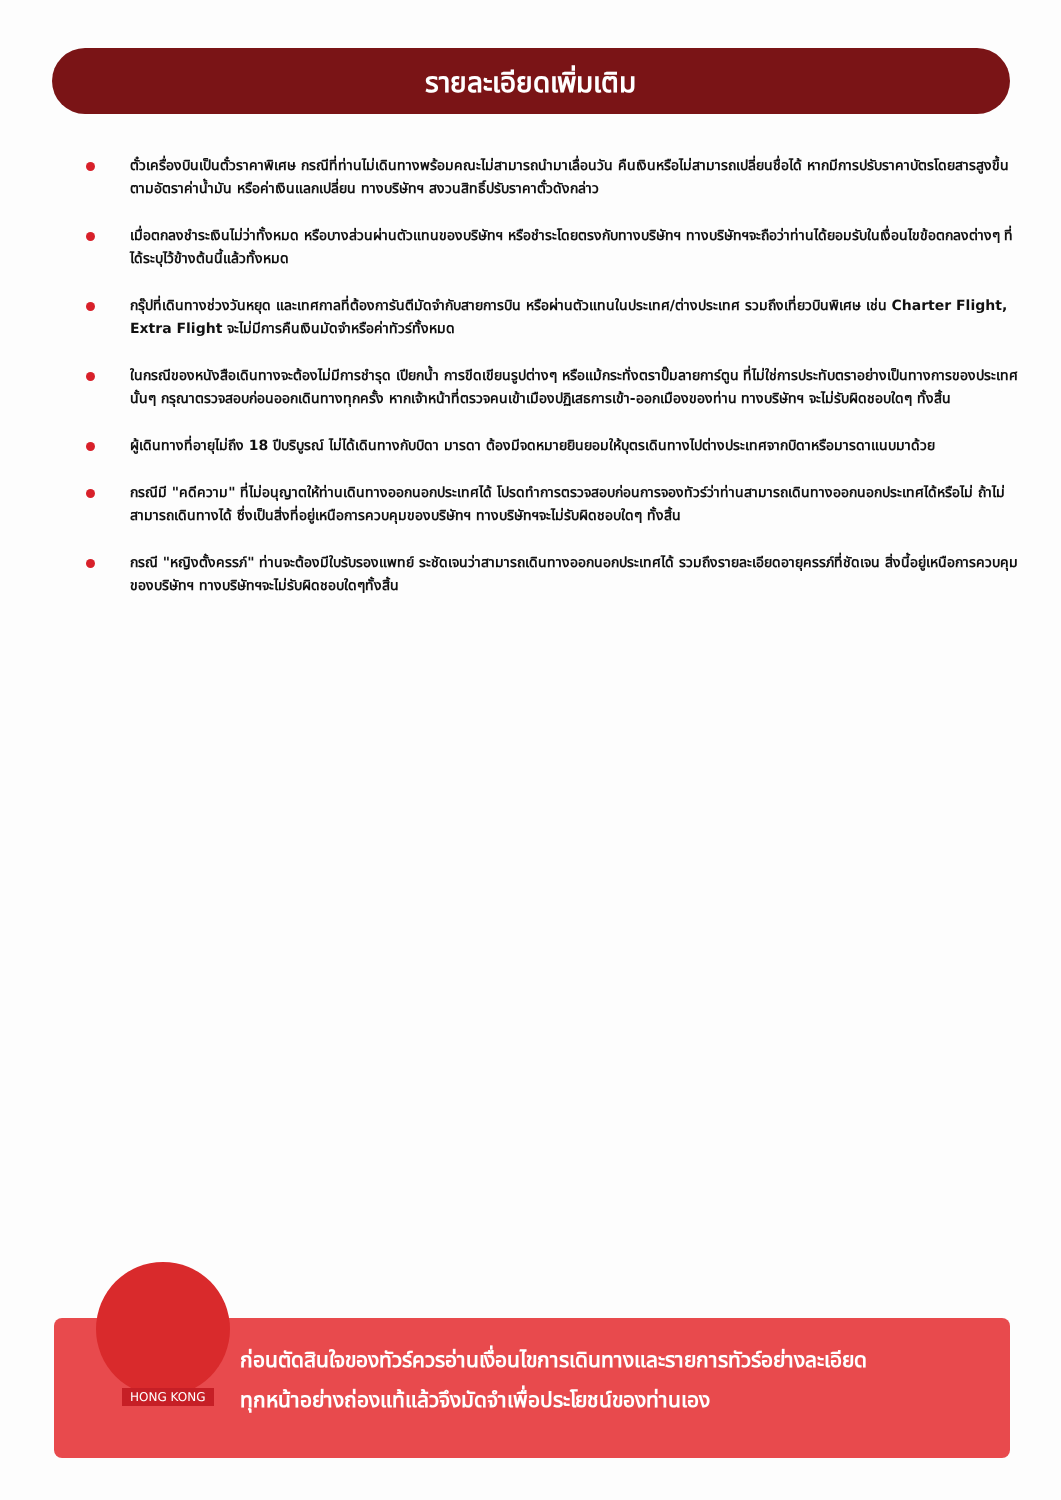รายละเอียดเพิ่มเติม
ตั๋วเครื่องบินเป็นตั๋วราคาพิเศษ กรณีที่ท่านไม่เดินทางพร้อมคณะไม่สามารถนำมาเลื่อนวัน คืนเงินหรือไม่สามารถเปลี่ยนชื่อได้ หากมีการปรับราคาบัตรโดยสารสูงขึ้นตามอัตราค่าน้ำมัน หรือค่าเงินแลกเปลี่ยน ทางบริษัทฯ สงวนสิทธิ์ปรับราคาตั๋วดังกล่าว
เมื่อตกลงชำระเงินไม่ว่าทั้งหมด หรือบางส่วนผ่านตัวแทนของบริษัทฯ หรือชำระโดยตรงกับทางบริษัทฯ ทางบริษัทฯจะถือว่าท่านได้ยอมรับในเงื่อนไขข้อตกลงต่างๆ ที่ได้ระบุไว้ข้างต้นนี้แล้วทั้งหมด
กรุ๊ปที่เดินทางช่วงวันหยุด และเทศกาลที่ต้องการันตีมัดจำกับสายการบิน หรือผ่านตัวแทนในประเทศ/ต่างประเทศ รวมถึงเที่ยวบินพิเศษ เช่น Charter Flight, Extra Flight จะไม่มีการคืนเงินมัดจำหรือค่าทัวร์ทั้งหมด
ในกรณีของหนังสือเดินทางจะต้องไม่มีการชำรุด เปียกน้ำ การขีดเขียนรูปต่างๆ หรือแม้กระทั่งตราปั๊มลายการ์ตูน ที่ไม่ใช่การประทับตราอย่างเป็นทางการของประเทศนั้นๆ กรุณาตรวจสอบก่อนออกเดินทางทุกครั้ง หากเจ้าหน้าที่ตรวจคนเข้าเมืองปฏิเสธการเข้า-ออกเมืองของท่าน ทางบริษัทฯ จะไม่รับผิดชอบใดๆ ทั้งสิ้น
ผู้เดินทางที่อายุไม่ถึง 18 ปีบริบูรณ์ ไม่ได้เดินทางกับบิดา มารดา ต้องมีจดหมายยินยอมให้บุตรเดินทางไปต่างประเทศจากบิดาหรือมารดาแนบมาด้วย
กรณีมี "คดีความ" ที่ไม่อนุญาตให้ท่านเดินทางออกนอกประเทศได้ โปรดทำการตรวจสอบก่อนการจองทัวร์ว่าท่านสามารถเดินทางออกนอกประเทศได้หรือไม่ ถ้าไม่สามารถเดินทางได้ ซึ่งเป็นสิ่งที่อยู่เหนือการควบคุมของบริษัทฯ ทางบริษัทฯจะไม่รับผิดชอบใดๆ ทั้งสิ้น
กรณี "หญิงตั้งครรภ์" ท่านจะต้องมีใบรับรองแพทย์ ระชัดเจนว่าสามารถเดินทางออกนอกประเทศได้ รวมถึงรายละเอียดอายุครรภ์ที่ชัดเจน สิ่งนี้อยู่เหนือการควบคุมของบริษัทฯ ทางบริษัทฯจะไม่รับผิดชอบใดๆทั้งสิ้น
HONG KONG
ก่อนตัดสินใจของทัวร์ควรอ่านเงื่อนไขการเดินทางและรายการทัวร์อย่างละเอียด
ทุกหน้าอย่างถ่องแท้แล้วจึงมัดจำเพื่อประโยชน์ของท่านเอง